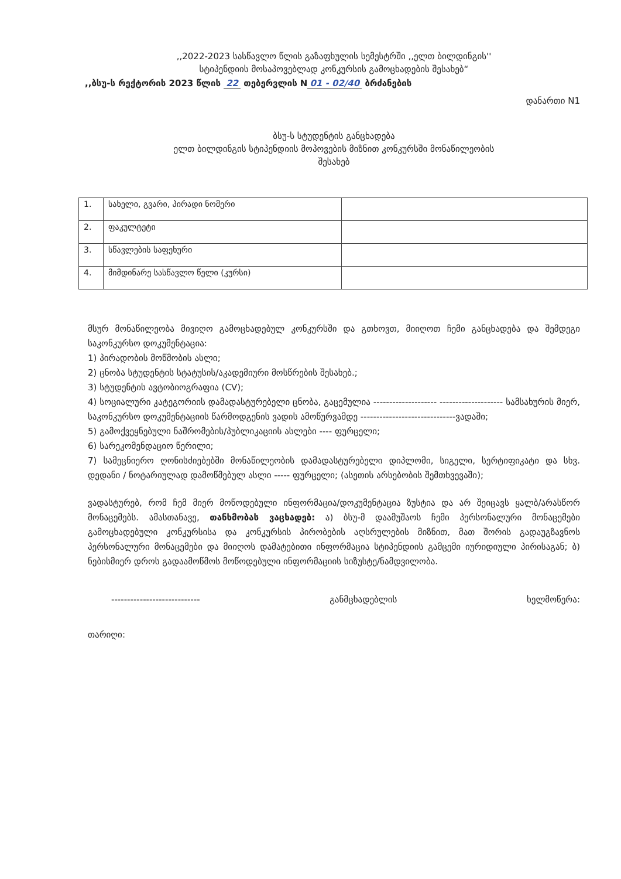,,2022-2023 სასწავლო წლის გაზაფხულის სემესტრში ,,ელთ ბილდინგის''
სტიპენდიის მოსაპოვებლად კონკურსის გამოცხადების შესახებ“
,,ბსუ-ს რექტორის 2023 წლის 22 თებერვლის N 01 - 02/40 ბრძანების
დანართი N1
ბსუ-ს სტუდენტის განცხადება
ელთ ბილდინგის სტიპენდიის მოპოვების მიზნით კონკურსში მონაწილეობის
შესახებ
| 1. | სახელი, გვარი, პირადი ნომერი | |
| 2. | ფაკულტეტი | |
| 3. | სწავლების საფეხური | |
| 4. | მიმდინარე სასწავლო წელი (კურსი) | |
მსურ მონაწილეობა მივიღო გამოცხადებულ კონკურსში და გთხოვთ, მიიღოთ ჩემი განცხადება და შემდეგი საკონკურსო დოკუმენტაცია:
1) პირადობის მოწმობის ასლი;
2) ცნობა სტუდენტის სტატუსის/აკადემიური მოსწრების შესახებ.;
3) სტუდენტის ავტობიოგრაფია (CV);
4) სოციალური კატეგორიის დამადასტურებელი ცნობა, გაცემულია -------------------- -------------------- სამსახურის მიერ, საკონკურსო დოკუმენტაციის წარმოდგენის ვადის ამოწურვამდე ------------------------------ვადაში;
5) გამოქვეყნებული ნაშრომების/პუბლიკაციის ასლები ---- ფურცელი;
6) სარეკომენდაციო წერილი;
7) სამეცნიერო ღონისძიებებში მონაწილეობის დამადასტურებელი დიპლომი, სიგელი, სერტიფიკატი და სხვ. დედანი / ნოტარიულად დამოწმებულ ასლი ----- ფურცელი; (ასეთის არსებობის შემთხვევაში);
ვადასტურებ, რომ ჩემ მიერ მოწოდებული ინფორმაცია/დოკუმენტაცია ზუსტია და არ შეიცავს ყალბ/არასწორ მონაცემებს. ამასთანავე, თანხმობას ვაცხადებ: ა) ბსუ-მ დაამუშაოს ჩემი პერსონალური მონაცემები გამოცხადებული კონკურსისა და კონკურსის პირობების აღსრულების მიზნით, მათ შორის გადაუგზავნოს პერსონალური მონაცემები და მიიღოს დამატებითი ინფორმაცია სტიპენდიის გამცემი იურიდიული პირისაგან; ბ) ნებისმიერ დროს გადაამოწმოს მოწოდებული ინფორმაციის სიზუსტე/ნამდვილობა.
---------------------------- განმცხადებლის ხელმოწერა:
თარიღი: